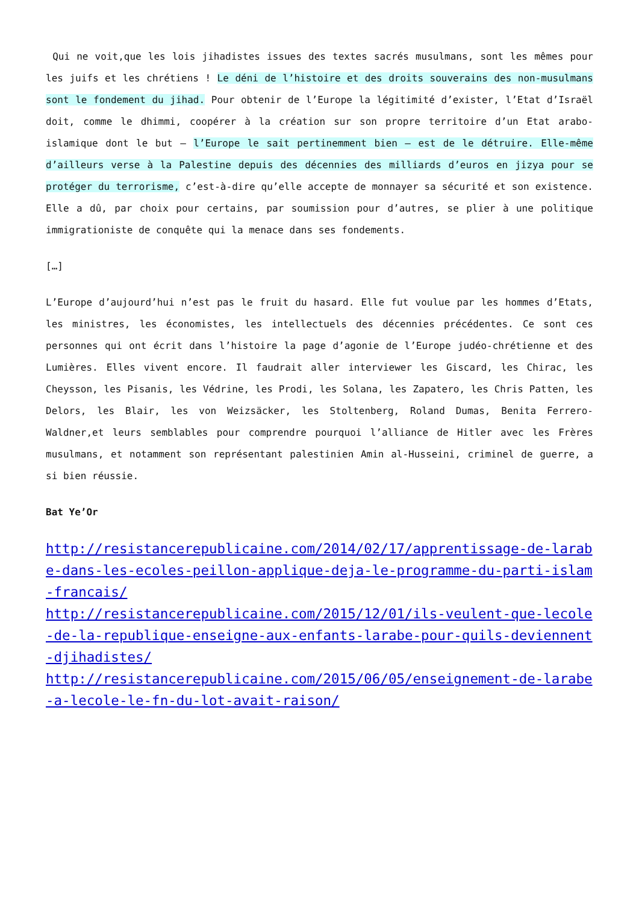Qui ne voit,que les lois jihadistes issues des textes sacrés musulmans, sont les mêmes pour les juifs et les chrétiens ! Le déni de l’histoire et des droits souverains des non-musulmans sont le fondement du jihad. Pour obtenir de l’Europe la légitimité d’exister, l’Etat d’Israël doit, comme le dhimmi, coopérer à la création sur son propre territoire d’un Etat arabo-islamique dont le but – l’Europe le sait pertinemment bien – est de le détruire. Elle-même d’ailleurs verse à la Palestine depuis des décennies des milliards d’euros en jizya pour se protéger du terrorisme, c’est-à-dire qu’elle accepte de monnayer sa sécurité et son existence. Elle a dû, par choix pour certains, par soumission pour d’autres, se plier à une politique immigrationiste de conquête qui la menace dans ses fondements.
[…]
L’Europe d’aujourd’hui n’est pas le fruit du hasard. Elle fut voulue par les hommes d’Etats, les ministres, les économistes, les intellectuels des décennies précédentes. Ce sont ces personnes qui ont écrit dans l’histoire la page d’agonie de l’Europe judéo-chrétienne et des Lumières. Elles vivent encore. Il faudrait aller interviewer les Giscard, les Chirac, les Cheysson, les Pisanis, les Védrine, les Prodi, les Solana, les Zapatero, les Chris Patten, les Delors, les Blair, les von Weizsäcker, les Stoltenberg, Roland Dumas, Benita Ferrero-Waldner,et leurs semblables pour comprendre pourquoi l’alliance de Hitler avec les Frères musulmans, et notamment son représentant palestinien Amin al-Husseini, criminel de guerre, a si bien réussie.
Bat Ye’Or
http://resistancerepublicaine.com/2014/02/17/apprentissage-de-larabe-dans-les-ecoles-peillon-applique-deja-le-programme-du-parti-islam-francais/
http://resistancerepublicaine.com/2015/12/01/ils-veulent-que-lecole-de-la-republique-enseigne-aux-enfants-larabe-pour-quils-deviennent-djihadistes/
http://resistancerepublicaine.com/2015/06/05/enseignement-de-larabe-a-lecole-le-fn-du-lot-avait-raison/